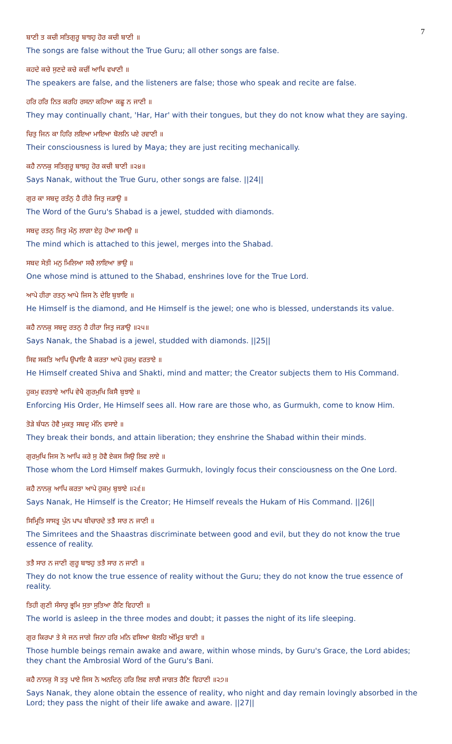7
ਬਾਣੀ ਤ ਕਚੀ ਸਤਿਗੁਰੂ ਬਾਝਹੁ ਹੋਰ ਕਚੀ ਬਾਣੀ ॥
The songs are false without the True Guru; all other songs are false.
ਕਹਦੇ ਕਚੇ ਸੁਣਦੇ ਕਚੇ ਕਚੀਂ ਆਖਿ ਵਖਾਣੀ ॥
The speakers are false, and the listeners are false; those who speak and recite are false.
ਹਰਿ ਹਰਿ ਨਿਤ ਕਰਹਿ ਰਸਨਾ ਕਹਿਆ ਕਛੂ ਨ ਜਾਣੀ ॥
They may continually chant, 'Har, Har' with their tongues, but they do not know what they are saying.
ਚਿਤੁ ਜਿਨ ਕਾ ਹਿਰਿ ਲਇਆ ਮਾਇਆ ਬੋਲਨਿ ਪਏ ਰਵਾਣੀ ॥
Their consciousness is lured by Maya; they are just reciting mechanically.
ਕਹੈ ਨਾਨਕੁ ਸਤਿਗੁਰੂ ਬਾਝਹੁ ਹੋਰ ਕਚੀ ਬਾਣੀ ॥੨੪॥
Says Nanak, without the True Guru, other songs are false. ||24||
ਗੁਰ ਕਾ ਸਬਦੁ ਰਤੰਨੁ ਹੈ ਹੀਰੇ ਜਿਤੁ ਜੜਾਉ ॥
The Word of the Guru's Shabad is a jewel, studded with diamonds.
ਸਬਦੁ ਰਤਨੁ ਜਿਤੁ ਮੰਨੁ ਲਾਗਾ ਏਹੁ ਹੋਆ ਸਮਾਉ ॥
The mind which is attached to this jewel, merges into the Shabad.
ਸਬਦ ਸੇਤੀ ਮਨੁ ਮਿਲਿਆ ਸਚੈ ਲਾਇਆ ਭਾਉ ॥
One whose mind is attuned to the Shabad, enshrines love for the True Lord.
ਆਪੇ ਹੀਰਾ ਰਤਨੁ ਆਪੇ ਜਿਸ ਨੋ ਦੇਇ ਬੁਝਾਇ ॥
He Himself is the diamond, and He Himself is the jewel; one who is blessed, understands its value.
ਕਹੈ ਨਾਨਕੁ ਸਬਦੁ ਰਤਨੁ ਹੈ ਹੀਰਾ ਜਿਤੁ ਜੜਾਉ ॥੨੫॥
Says Nanak, the Shabad is a jewel, studded with diamonds. ||25||
ਸਿਵ ਸਕਤਿ ਆਪਿ ਉਪਾਇ ਕੈ ਕਰਤਾ ਆਪੇ ਹੁਕਮੁ ਵਰਤਾਏ ॥
He Himself created Shiva and Shakti, mind and matter; the Creator subjects them to His Command.
ਹੁਕਮੁ ਵਰਤਾਏ ਆਪਿ ਵੇਖੈ ਗੁਰਮੁਖਿ ਕਿਸੈ ਬੁਝਾਏ ॥
Enforcing His Order, He Himself sees all. How rare are those who, as Gurmukh, come to know Him.
ਤੋੜੇ ਬੰਧਨ ਹੋਵੈ ਮੁਕਤੁ ਸਬਦੁ ਮੰਨਿ ਵਸਾਏ ॥
They break their bonds, and attain liberation; they enshrine the Shabad within their minds.
ਗੁਰਮੁਖਿ ਜਿਸ ਨੋ ਆਪਿ ਕਰੇ ਸੁ ਹੋਵੈ ਏਕਸ ਸਿਉ ਲਿਵ ਲਾਏ ॥
Those whom the Lord Himself makes Gurmukh, lovingly focus their consciousness on the One Lord.
ਕਹੈ ਨਾਨਕੁ ਆਪਿ ਕਰਤਾ ਆਪੇ ਹੁਕਮੁ ਬੁਝਾਏ ॥੨੬॥
Says Nanak, He Himself is the Creator; He Himself reveals the Hukam of His Command. ||26||
ਸਿਮ੍ਰਿਤਿ ਸਾਸਤ੍ਰ ਪੁੰਨ ਪਾਪ ਬੀਚਾਰਦੇ ਤਤੈ ਸਾਰ ਨ ਜਾਣੀ ॥
The Simritees and the Shaastras discriminate between good and evil, but they do not know the true essence of reality.
ਤਤੈ ਸਾਰ ਨ ਜਾਣੀ ਗੁਰੂ ਬਾਝਹੁ ਤਤੈ ਸਾਰ ਨ ਜਾਣੀ ॥
They do not know the true essence of reality without the Guru; they do not know the true essence of reality.
ਤਿਹੀ ਗੁਣੀ ਸੰਸਾਰੁ ਭ੍ਰਮਿ ਸੁਤਾ ਸੁਤਿਆ ਰੈਣਿ ਵਿਹਾਣੀ ॥
The world is asleep in the three modes and doubt; it passes the night of its life sleeping.
ਗੁਰ ਕਿਰਪਾ ਤੇ ਸੇ ਜਨ ਜਾਗੇ ਜਿਨਾ ਹਰਿ ਮਨਿ ਵਸਿਆ ਬੋਲਹਿ ਅੰਮ੍ਰਿਤ ਬਾਣੀ ॥
Those humble beings remain awake and aware, within whose minds, by Guru's Grace, the Lord abides; they chant the Ambrosial Word of the Guru's Bani.
ਕਹੈ ਨਾਨਕੁ ਸੋ ਤਤੁ ਪਾਏ ਜਿਸ ਨੋ ਅਨਦਿਨੁ ਹਰਿ ਲਿਵ ਲਾਗੈ ਜਾਗਤ ਰੈਣਿ ਵਿਹਾਣੀ ॥੨੭॥
Says Nanak, they alone obtain the essence of reality, who night and day remain lovingly absorbed in the Lord; they pass the night of their life awake and aware. ||27||